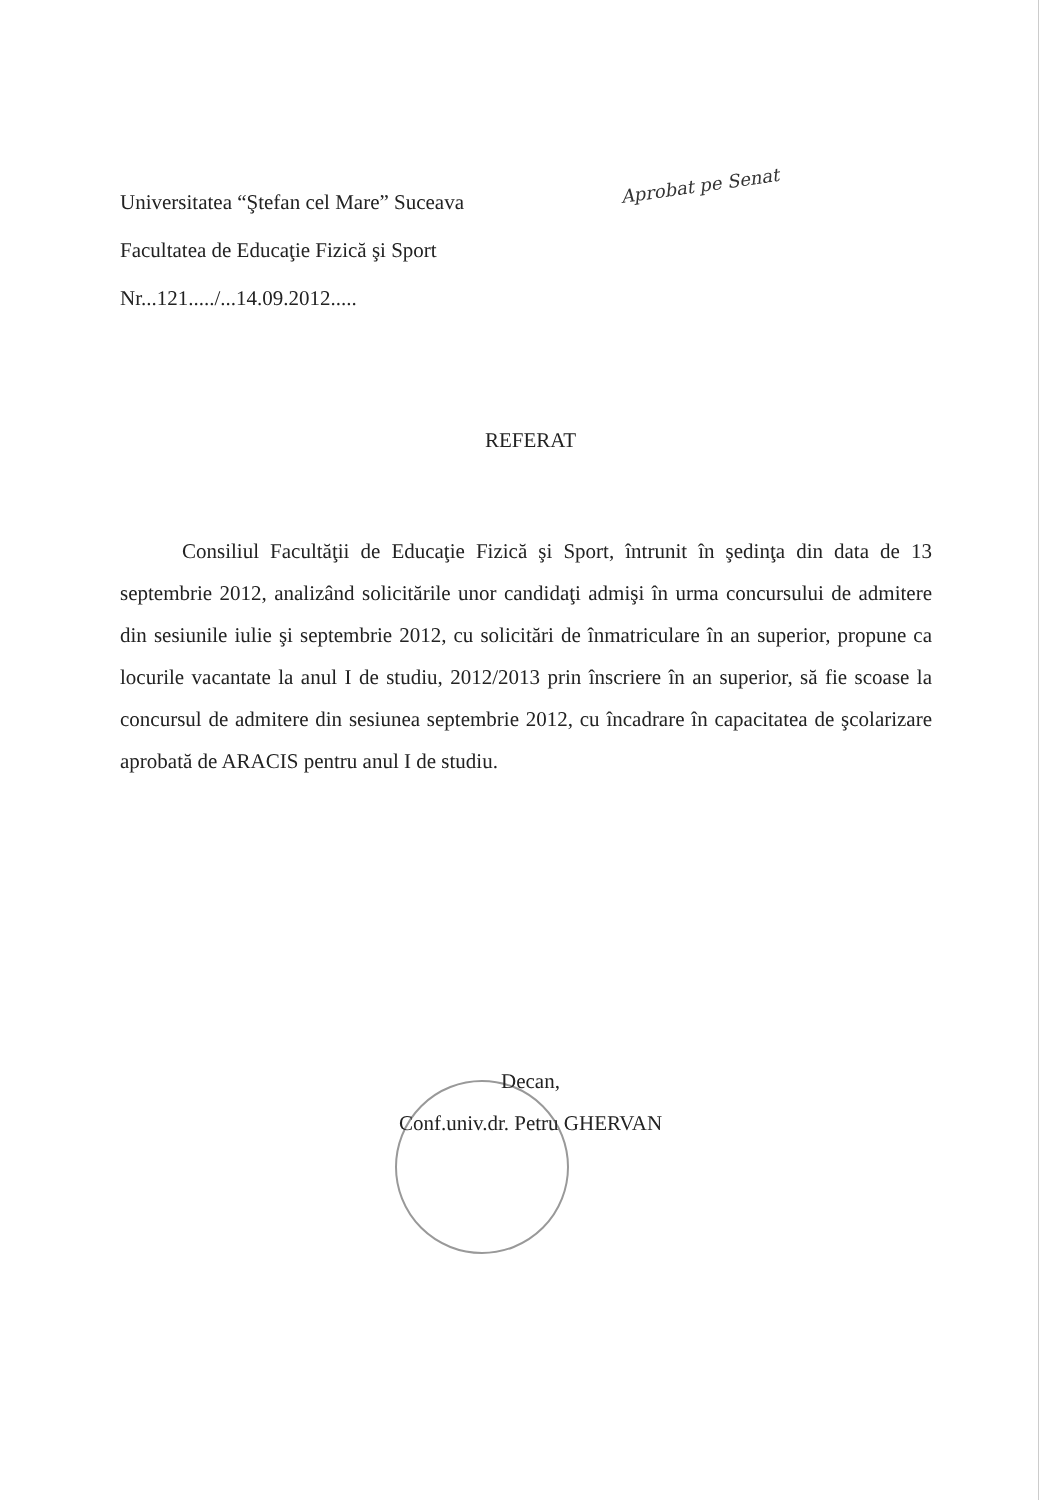Universitatea “Ştefan cel Mare” Suceava
Facultatea de Educaţie Fizică şi Sport
Nr...121...../...14.09.2012.....
Aprobat pe Senat
REFERAT
Consiliul Facultăţii de Educaţie Fizică şi Sport, întrunit în şedinţa din data de 13 septembrie 2012, analizând solicitările unor candidaţi admişi în urma concursului de admitere din sesiunile iulie şi septembrie 2012, cu solicitări de înmatriculare în an superior, propune ca locurile vacantate la anul I de studiu, 2012/2013 prin înscriere în an superior, să fie scoase la concursul de admitere din sesiunea septembrie 2012, cu încadrare în capacitatea de şcolarizare aprobată de ARACIS pentru anul I de studiu.
Decan,
Conf.univ.dr. Petru GHERVAN